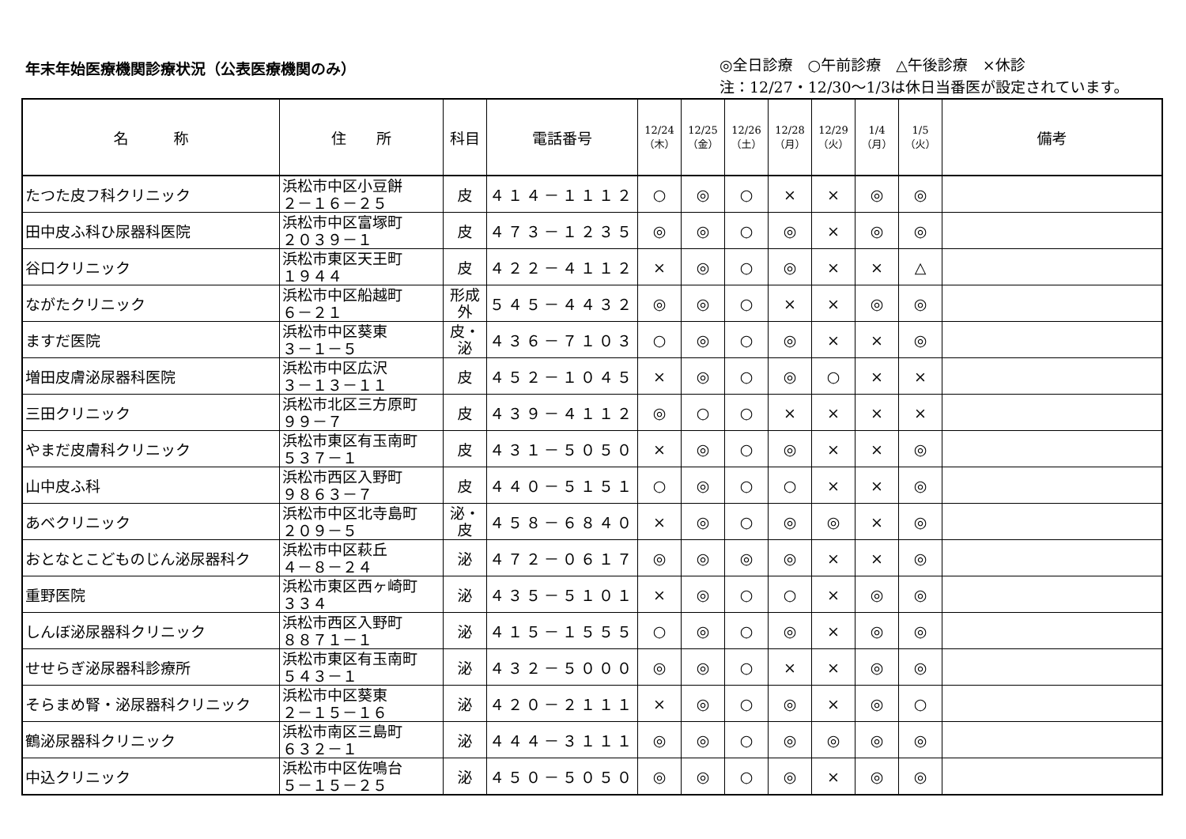年末年始医療機関診療状況（公表医療機関のみ）
◎全日診療　○午前診療　△午後診療　×休診
注：12/27・12/30～1/3は休日当番医が設定されています。
| 名 称 | 住 所 | 科目 | 電話番号 | 12/24 （木） | 12/25 （金） | 12/26 （土） | 12/28 （月） | 12/29 （火） | 1/4 （月） | 1/5 （火） | 備考 |
| --- | --- | --- | --- | --- | --- | --- | --- | --- | --- | --- | --- |
| たつた皮フ科クリニック | 浜松市中区小豆餅 ２－１６－２５ | 皮 | ４１４－１１１２ | ○ | ◎ | ○ | × | × | ◎ | ◎ | |
| 田中皮ふ科ひ尿器科医院 | 浜松市中区富塚町 ２０３９－１ | 皮 | ４７３－１２３５ | ◎ | ◎ | ○ | ◎ | × | ◎ | ◎ | |
| 谷口クリニック | 浜松市東区天王町 １９４４ | 皮 | ４２２－４１１２ | × | ◎ | ○ | ◎ | × | × | △ | |
| ながたクリニック | 浜松市中区船越町 ６－２１ | 形成 外 | ５４５－４４３２ | ◎ | ◎ | ○ | × | × | ◎ | ◎ | |
| ますだ医院 | 浜松市中区葵東 ３－１－５ | 皮・ 泌 | ４３６－７１０３ | ○ | ◎ | ○ | ◎ | × | × | ◎ | |
| 増田皮膚泌尿器科医院 | 浜松市中区広沢 ３－１３－１１ | 皮 | ４５２－１０４５ | × | ◎ | ○ | ◎ | ○ | × | × | |
| 三田クリニック | 浜松市北区三方原町 ９９－７ | 皮 | ４３９－４１１２ | ◎ | ○ | ○ | × | × | × | × | |
| やまだ皮膚科クリニック | 浜松市東区有玉南町 ５３７－１ | 皮 | ４３１－５０５０ | × | ◎ | ○ | ◎ | × | × | ◎ | |
| 山中皮ふ科 | 浜松市西区入野町 ９８６３－７ | 皮 | ４４０－５１５１ | ○ | ◎ | ○ | ○ | × | × | ◎ | |
| あベクリニック | 浜松市中区北寺島町 ２０９－５ | 泌・ 皮 | ４５８－６８４０ | × | ◎ | ○ | ◎ | ◎ | × | ◎ | |
| おとなとこどものじん泌尿器科ク | 浜松市中区萩丘 ４－８－２４ | 泌 | ４７２－０６１７ | ◎ | ◎ | ◎ | ◎ | × | × | ◎ | |
| 重野医院 | 浜松市東区西ヶ崎町 ３３４ | 泌 | ４３５－５１０１ | × | ◎ | ○ | ○ | × | ◎ | ◎ | |
| しんぼ泌尿器科クリニック | 浜松市西区入野町 ８８７１－１ | 泌 | ４１５－１５５５ | ○ | ◎ | ○ | ◎ | × | ◎ | ◎ | |
| せせらぎ泌尿器科診療所 | 浜松市東区有玉南町 ５４３－１ | 泌 | ４３２－５０００ | ◎ | ◎ | ○ | × | × | ◎ | ◎ | |
| そらまめ腎・泌尿器科クリニック | 浜松市中区葵東 ２－１５－１６ | 泌 | ４２０－２１１１ | × | ◎ | ○ | ◎ | × | ◎ | ○ | |
| 鶴泌尿器科クリニック | 浜松市南区三島町 ６３２－１ | 泌 | ４４４－３１１１ | ◎ | ◎ | ○ | ◎ | ◎ | ◎ | ◎ | |
| 中込クリニック | 浜松市中区佐鳴台 ５－１５－２５ | 泌 | ４５０－５０５０ | ◎ | ◎ | ○ | ◎ | × | ◎ | ◎ | |